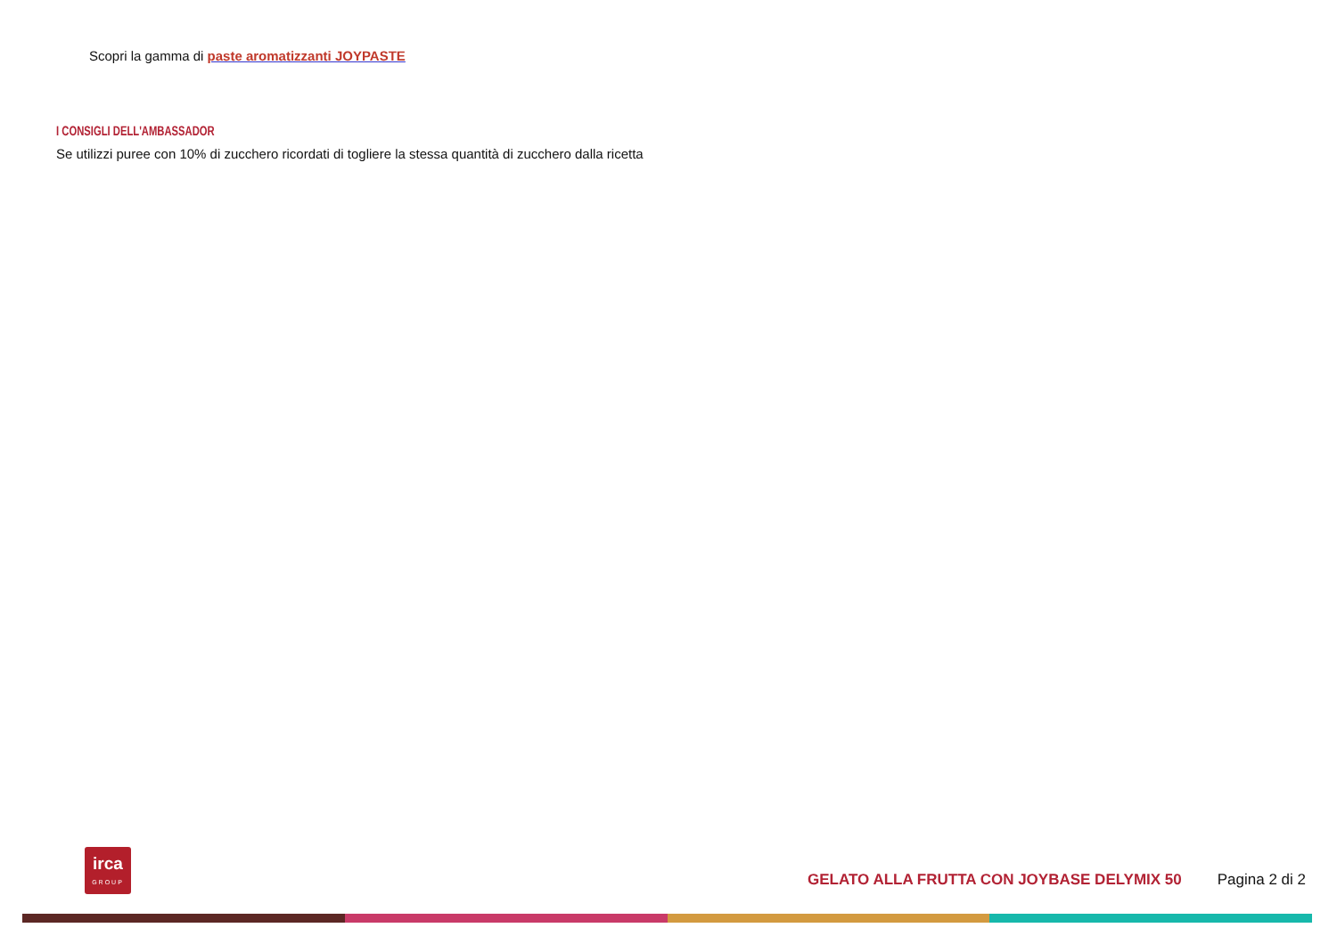Scopri la gamma di paste aromatizzanti JOYPASTE
I CONSIGLI DELL'AMBASSADOR
Se utilizzi puree con 10% di zucchero ricordati di togliere la stessa quantità di zucchero dalla ricetta
irca
GROUP
GELATO ALLA FRUTTA CON JOYBASE DELYMIX 50
Pagina 2 di 2